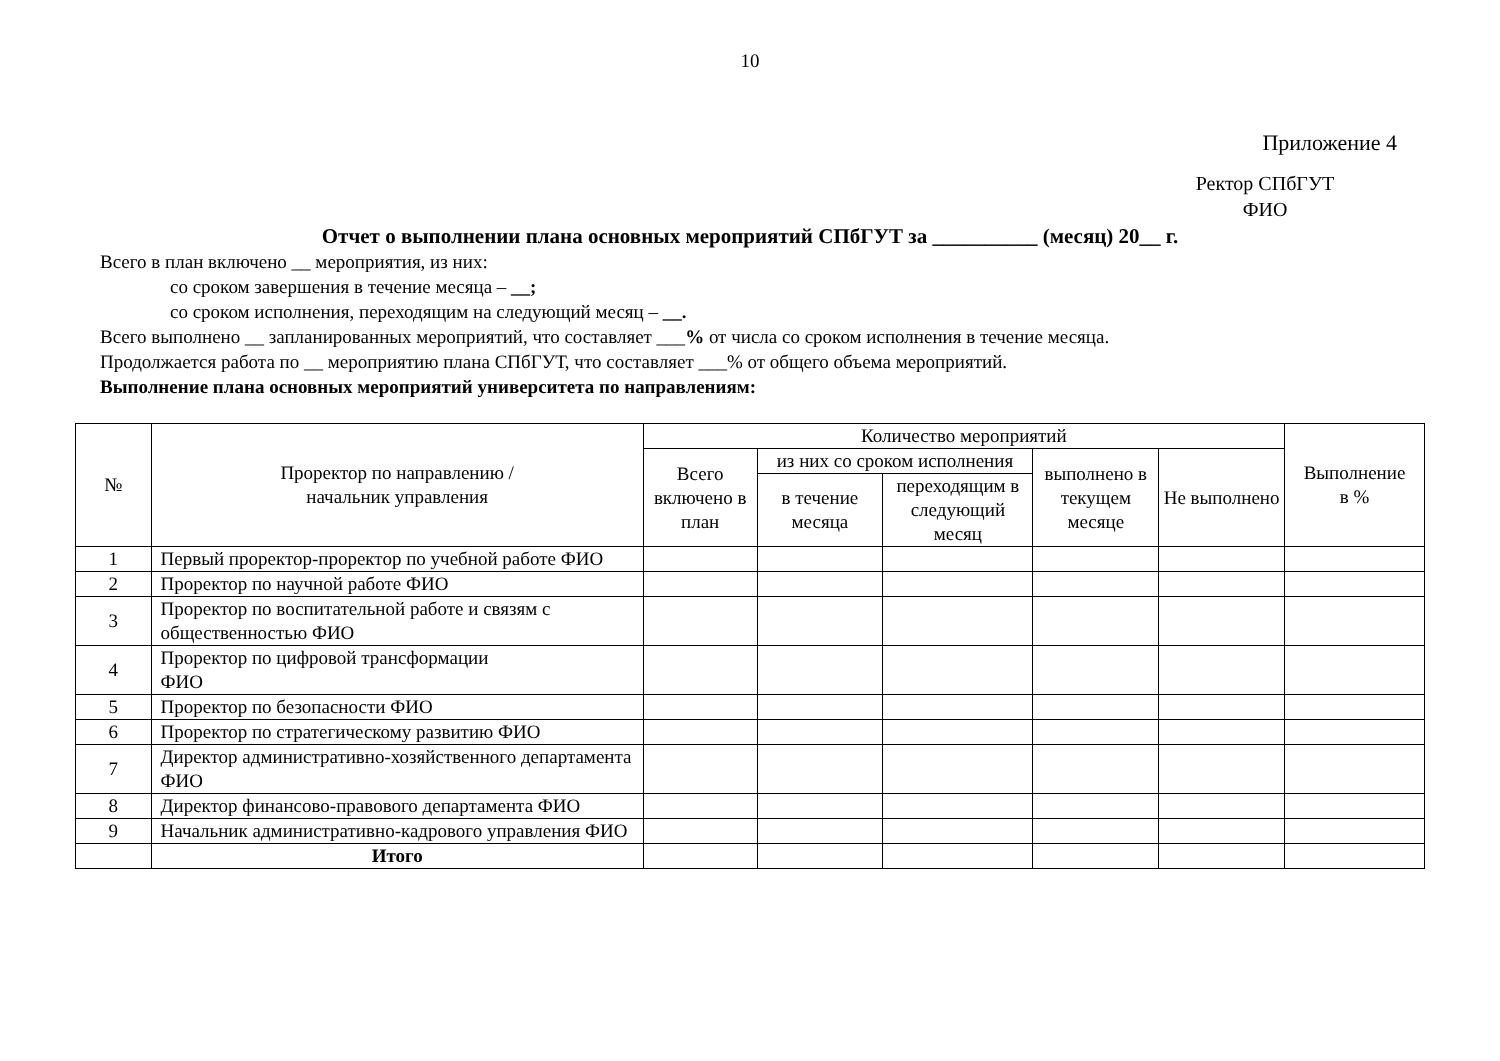10
Приложение 4
Ректор СПбГУТ
ФИО
Отчет о выполнении плана основных мероприятий СПбГУТ за __________ (месяц) 20__ г.
Всего в план включено __ мероприятия, из них:
со сроком завершения в течение месяца – __;
со сроком исполнения, переходящим на следующий месяц – __.
Всего выполнено __ запланированных мероприятий, что составляет ___% от числа со сроком исполнения в течение месяца.
Продолжается работа по __ мероприятию плана СПбГУТ, что составляет ___% от общего объема мероприятий.
Выполнение плана основных мероприятий университета по направлениям:
| № | Проректор по направлению / начальник управления | Количество мероприятий | | | | | Выполнение в % |
| --- | --- | --- | --- | --- | --- | --- | --- |
| | | Всего включено в план | из них со сроком исполнения | | выполнено в текущем месяце | Не выполнено | |
| | | | в течение месяца | переходящим в следующий месяц | | | |
| 1 | Первый проректор-проректор по учебной работе ФИО | | | | | | |
| 2 | Проректор по научной работе ФИО | | | | | | |
| 3 | Проректор по воспитательной работе и связям с общественностью ФИО | | | | | | |
| 4 | Проректор по цифровой трансформации ФИО | | | | | | |
| 5 | Проректор по безопасности ФИО | | | | | | |
| 6 | Проректор по стратегическому развитию ФИО | | | | | | |
| 7 | Директор административно-хозяйственного департамента ФИО | | | | | | |
| 8 | Директор финансово-правового департамента ФИО | | | | | | |
| 9 | Начальник административно-кадрового управления ФИО | | | | | | |
| | Итого | | | | | | |